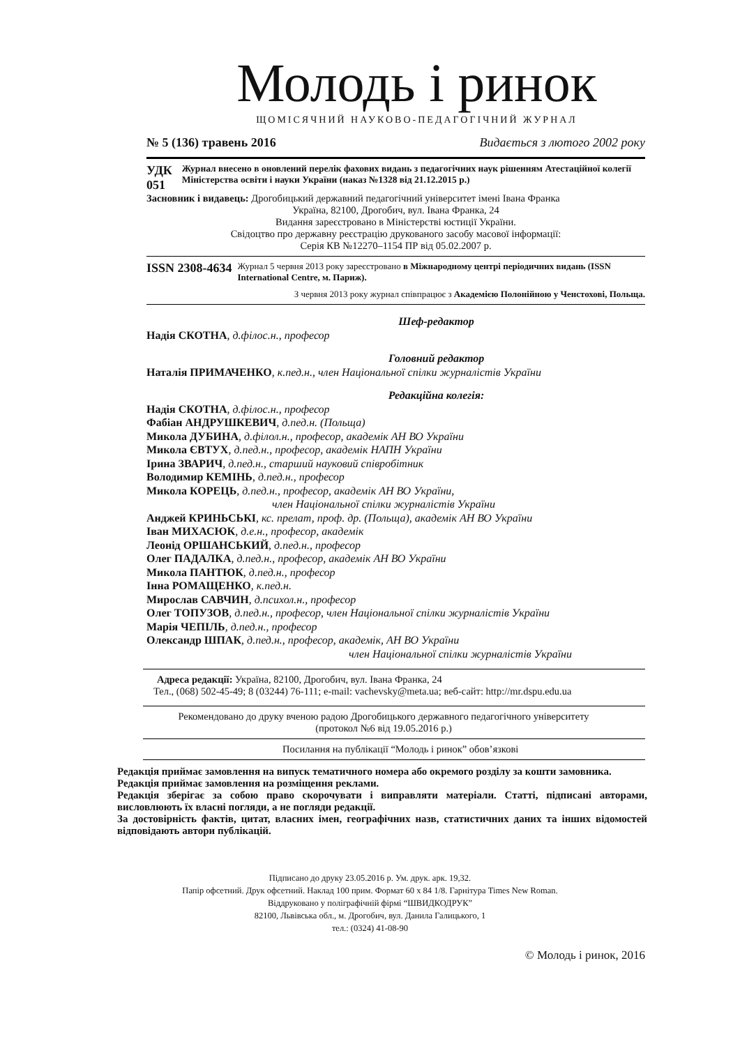Молодь і ринок
ЩОМІСЯЧНИЙ НАУКОВО-ПЕДАГОГІЧНИЙ ЖУРНАЛ
№ 5 (136) травень 2016 Видається з лютого 2002 року
УДК 051 Журнал внесено в оновлений перелік фахових видань з педагогічних наук рішенням Атестаційної колегії Міністерства освіти і науки України (наказ №1328 від 21.12.2015 р.)
Засновник і видавець: Дрогобицький державний педагогічний університет імені Івана Франка
Україна, 82100, Дрогобич, вул. Івана Франка, 24
Видання зареєстровано в Міністерстві юстиції України.
Свідоцтво про державну реєстрацію друкованого засобу масової інформації:
Серія КВ №12270–1154 ПР від 05.02.2007 р.
ISSN 2308-4634 Журнал 5 червня 2013 року зареєстровано в Міжнародному центрі періодичних видань (ISSN International Centre, м. Париж).
З червня 2013 року журнал співпрацює з Академією Полонійною у Ченстохові, Польща.
Шеф-редактор
Надія СКОТНА, д.філос.н., професор
Головний редактор
Наталія ПРИМАЧЕНКО, к.пед.н., член Національної спілки журналістів України
Редакційна колегія:
Надія СКОТНА, д.філос.н., професор
Фабіан АНДРУШКЕВИЧ, д.пед.н. (Польща)
Микола ДУБИНА, д.філол.н., професор, академік АН ВО України
Микола ЄВТУХ, д.пед.н., професор, академік НАПН України
Ірина ЗВАРИЧ, д.пед.н., старший науковий співробітник
Володимир КЕМІНЬ, д.пед.н., професор
Микола КОРЕЦЬ, д.пед.н., професор, академік АН ВО України,
член Національної спілки журналістів України
Анджей КРИНЬСЬКІ, кс. прелат, проф. др. (Польща), академік АН ВО України
Іван МИХАСЮК, д.е.н., професор, академік
Леонід ОРШАНСЬКИЙ, д.пед.н., професор
Олег ПАДАЛКА, д.пед.н., професор, академік АН ВО України
Микола ПАНТЮК, д.пед.н., професор
Інна РОМАЩЕНКО, к.пед.н.
Мирослав САВЧИН, д.психол.н., професор
Олег ТОПУЗОВ, д.пед.н., професор, член Національної спілки журналістів України
Марія ЧЕПІЛЬ, д.пед.н., професор
Олександр ШПАК, д.пед.н., професор, академік, АН ВО України
член Національної спілки журналістів України
Адреса редакції: Україна, 82100, Дрогобич, вул. Івана Франка, 24
Тел., (068) 502-45-49; 8 (03244) 76-111; e-mail: vachevsky@meta.ua; веб-сайт: http://mr.dspu.edu.ua
Рекомендовано до друку вченою радою Дрогобицького державного педагогічного університету
(протокол №6 від 19.05.2016 р.)
Посилання на публікації “Молодь і ринок” обов’язкові
Редакція приймає замовлення на випуск тематичного номера або окремого розділу за кошти замовника.
Редакція приймає замовлення на розміщення реклами.
Редакція зберігає за собою право скорочувати і виправляти матеріали. Статті, підписані авторами, висловлюють їх власні погляди, а не погляди редакції.
За достовірність фактів, цитат, власних імен, географічних назв, статистичних даних та інших відомостей відповідають автори публікацій.
Підписано до друку 23.05.2016 р. Ум. друк. арк. 19,32.
Папір офсетний. Друк офсетний. Наклад 100 прим. Формат 60 x 84 1/8. Гарнітура Times New Roman.
Віддруковано у поліграфічній фірмі “ШВИДКОДРУК”
82100, Львівська обл., м. Дрогобич, вул. Данила Галицького, 1
тел.: (0324) 41-08-90
© Молодь і ринок, 2016